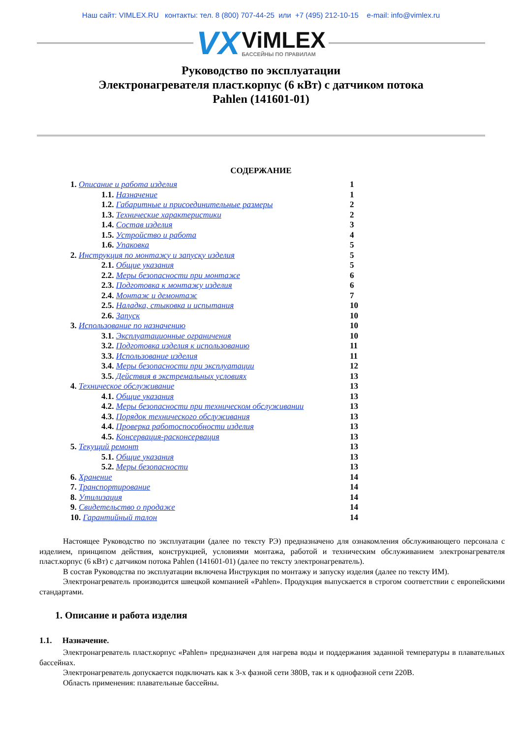Наш сайт: VIMLEX.RU контакты: тел. 8 (800) 707-44-25 или +7 (495) 212-10-15 e-mail: info@vimlex.ru
VX
ViMLEX
БАССЕЙНЫ ПО ПРАВИЛАМ
Руководство по эксплуатации
Электронагревателя пласт.корпус (6 кВт) с датчиком потока
Pahlen (141601-01)
СОДЕРЖАНИЕ
1. Описание и работа изделия 1
1.1. Назначение 1
1.2. Габаритные и присоединительные размеры 2
1.3. Технические характеристики 2
1.4. Состав изделия 3
1.5. Устройство и работа 4
1.6. Упаковка 5
2. Инструкция по монтажу и запуску изделия 5
2.1. Общие указания 5
2.2. Меры безопасности при монтаже 6
2.3. Подготовка к монтажу изделия 6
2.4. Монтаж и демонтаж 7
2.5. Наладка, стыковка и испытания 10
2.6. Запуск 10
3. Использование по назначению 10
3.1. Эксплуатационные ограничения 10
3.2. Подготовка изделия к использованию 11
3.3. Использование изделия 11
3.4. Меры безопасности при эксплуатации 12
3.5. Действия в экстремальных условиях 13
4. Техническое обслуживание 13
4.1. Общие указания 13
4.2. Меры безопасности при техническом обслуживании 13
4.3. Порядок технического обслуживания 13
4.4. Проверка работоспособности изделия 13
4.5. Консервация-расконсервация 13
5. Текущий ремонт 13
5.1. Общие указания 13
5.2. Меры безопасности 13
6. Хранение 14
7. Транспортирование 14
8. Утилизация 14
9. Свидетельство о продаже 14
10. Гарантийный талон 14
Настоящее Руководство по эксплуатации (далее по тексту РЭ) предназначено для ознакомления обслуживающего персонала с изделием, принципом действия, конструкцией, условиями монтажа, работой и техническим обслуживанием электронагревателя пласт.корпус (6 кВт) с датчиком потока Pahlen (141601-01) (далее по тексту электронагреватель).
В состав Руководства по эксплуатации включена Инструкция по монтажу и запуску изделия (далее по тексту ИМ).
Электронагреватель производится швецкой компанией «Pahlen». Продукция выпускается в строгом соответствии с европейскими стандартами.
1. Описание и работа изделия
1.1. Назначение.
Электронагреватель пласт.корпус «Pahlen» предназначен для нагрева воды и поддержания заданной температуры в плавательных бассейнах.
Электронагреватель допускается подключать как к 3-х фазной сети 380В, так и к однофазной сети 220В.
Область применения: плавательные бассейны.